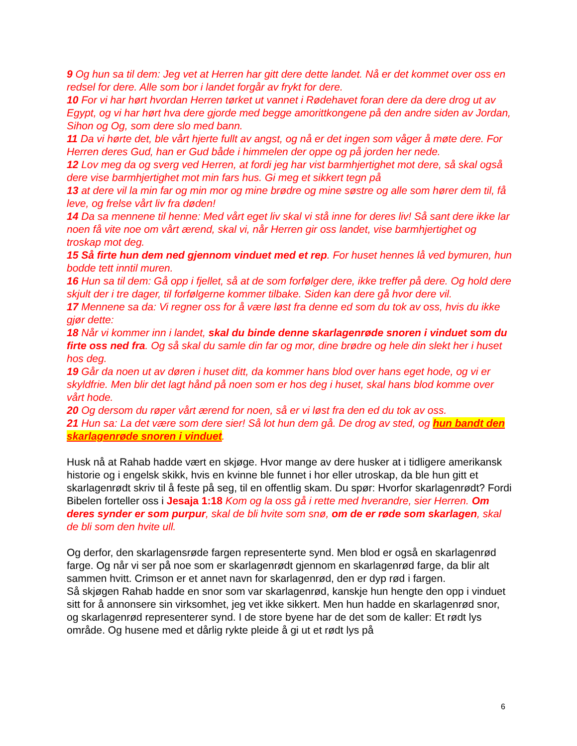9 Og hun sa til dem: Jeg vet at Herren har gitt dere dette landet. Nå er det kommet over oss en redsel for dere. Alle som bor i landet forgår av frykt for dere.
10 For vi har hørt hvordan Herren tørket ut vannet i Rødehavet foran dere da dere drog ut av Egypt, og vi har hørt hva dere gjorde med begge amorittkongene på den andre siden av Jordan, Sihon og Og, som dere slo med bann.
11 Da vi hørte det, ble vårt hjerte fullt av angst, og nå er det ingen som våger å møte dere. For Herren deres Gud, han er Gud både i himmelen der oppe og på jorden her nede.
12 Lov meg da og sverg ved Herren, at fordi jeg har vist barmhjertighet mot dere, så skal også dere vise barmhjertighet mot min fars hus. Gi meg et sikkert tegn på
13 at dere vil la min far og min mor og mine brødre og mine søstre og alle som hører dem til, få leve, og frelse vårt liv fra døden!
14 Da sa mennene til henne: Med vårt eget liv skal vi stå inne for deres liv! Så sant dere ikke lar noen få vite noe om vårt ærend, skal vi, når Herren gir oss landet, vise barmhjertighet og troskap mot deg.
15 Så firte hun dem ned gjennom vinduet med et rep. For huset hennes lå ved bymuren, hun bodde tett inntil muren.
16 Hun sa til dem: Gå opp i fjellet, så at de som forfølger dere, ikke treffer på dere. Og hold dere skjult der i tre dager, til forfølgerne kommer tilbake. Siden kan dere gå hvor dere vil.
17 Mennene sa da: Vi regner oss for å være løst fra denne ed som du tok av oss, hvis du ikke gjør dette:
18 Når vi kommer inn i landet, skal du binde denne skarlagenrøde snoren i vinduet som du firte oss ned fra. Og så skal du samle din far og mor, dine brødre og hele din slekt her i huset hos deg.
19 Går da noen ut av døren i huset ditt, da kommer hans blod over hans eget hode, og vi er skyldfrie. Men blir det lagt hånd på noen som er hos deg i huset, skal hans blod komme over vårt hode.
20 Og dersom du røper vårt ærend for noen, så er vi løst fra den ed du tok av oss.
21 Hun sa: La det være som dere sier! Så lot hun dem gå. De drog av sted, og hun bandt den skarlagenrøde snoren i vinduet.
Husk nå at Rahab hadde vært en skjøge. Hvor mange av dere husker at i tidligere amerikansk historie og i engelsk skikk, hvis en kvinne ble funnet i hor eller utroskap, da ble hun gitt et skarlagenrødt skriv til å feste på seg, til en offentlig skam. Du spør: Hvorfor skarlagenrødt? Fordi Bibelen forteller oss i Jesaja 1:18 Kom og la oss gå i rette med hverandre, sier Herren. Om deres synder er som purpur, skal de bli hvite som snø, om de er røde som skarlagen, skal de bli som den hvite ull.
Og derfor, den skarlagensrøde fargen representerte synd. Men blod er også en skarlagenrød farge. Og når vi ser på noe som er skarlagenrødt gjennom en skarlagenrød farge, da blir alt sammen hvitt. Crimson er et annet navn for skarlagenrød, den er dyp rød i fargen.
Så skjøgen Rahab hadde en snor som var skarlagenrød, kanskje hun hengte den opp i vinduet sitt for å annonsere sin virksomhet, jeg vet ikke sikkert. Men hun hadde en skarlagenrød snor, og skarlagenrød representerer synd. I de store byene har de det som de kaller: Et rødt lys område. Og husene med et dårlig rykte pleide å gi ut et rødt lys på
6